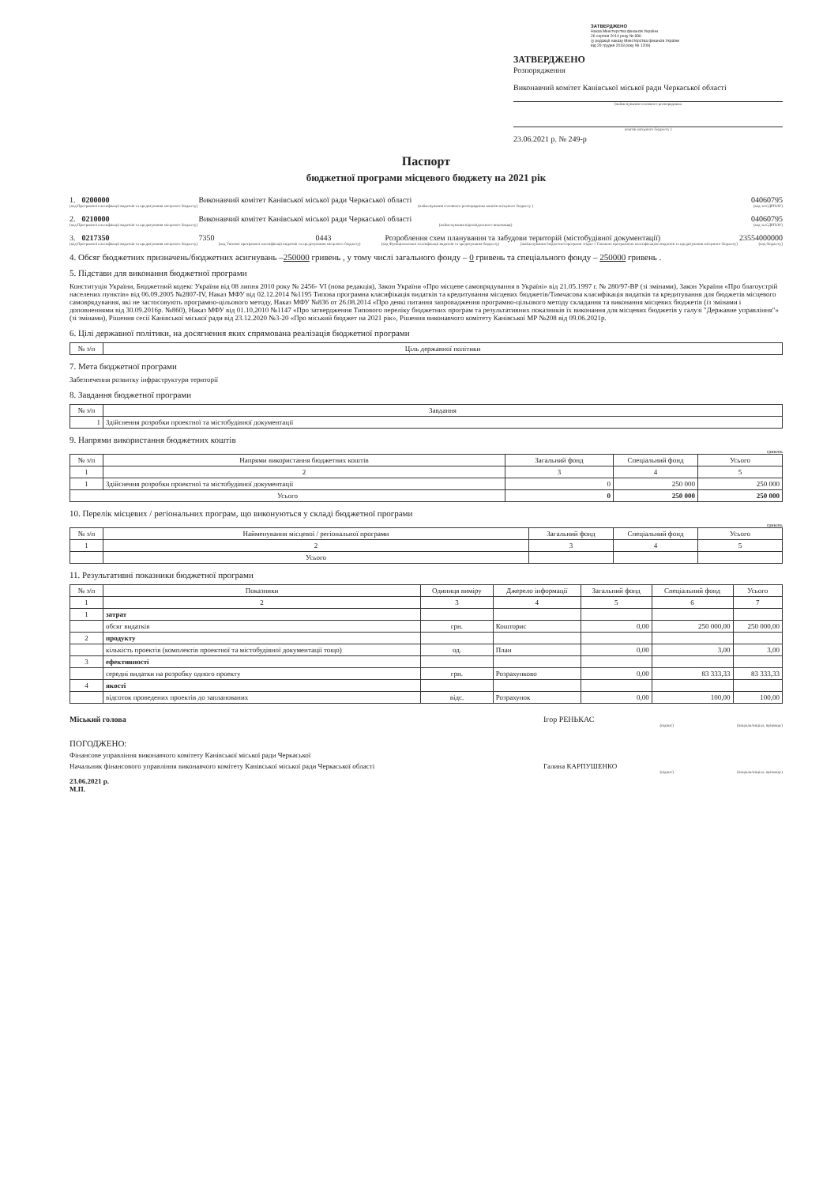ЗАТВЕРДЖЕНО
Наказ Міністерства фінансів України
26 серпня 2014 року № 836
(у редакції наказу Міністерства фінансів України
від 29 грудня 2018 року № 1209)
ЗАТВЕРДЖЕНО
Розпорядження
Виконавчий комітет Канівської міської ради Черкаської області
(найменування головного розпорядника
коштів місцевого бюджету )
23.06.2021 р. № 249-р
Паспорт
бюджетної програми місцевого бюджету на 2021 рік
1. 0200000 Виконавчий комітет Канівської міської ради Черкаської області 04060795
(код Програмної класифікації видатків та кредитування місцевого бюджету) (найменування головного розпорядника коштів місцевого бюджету ) (код за ЄДРПОУ)
2. 0210000 Виконавчий комітет Канівської міської ради Черкаської області 04060795
(код Програмної класифікації видатків та кредитування місцевого бюджету) (найменування відповідального виконавця) (код за ЄДРПОУ)
3. 0217350 7350 0443 Розроблення схем планування та забудови територій (містобудівної документації) 23554000000
(код Програмної класифікації видатків та кредитування місцевого бюджету) (код Типової програмної класифікації видатків та кредитування місцевого бюджету) (код Функціональної класифікації видатків та кредитування бюджету) (найменування бюджетної програми згідно з Типовою програмною класифікацією видатків та кредитування місцевого бюджету) (код бюджету)
4. Обсяг бюджетних призначень/бюджетних асигнувань –250000 гривень , у тому числі загального фонду – 0 гривень та спеціального фонду – 250000 гривень .
5. Підстави для виконання бюджетної програми
Конституція України, Бюджетний кодекс України від 08 липня 2010 року № 2456- VI (нова редакція), Закон України «Про місцеве самоврядування в Україні» від 21.05.1997 г. № 280/97-ВР (зі змінами), Закон України «Про благоустрій населених пунктів» від 06.09.2005 №2807-IV, Наказ МФУ від 02.12.2014 №1195 Типова програмна класифікація видатків та кредитування місцевих бюджетів/Тимчасова класифікація видатків та кредитування для бюджетів місцевого самоврядування, які не застосовують програмно-цільового методу, Наказ МФУ №836 от 26.08.2014 «Про деякі питання запровадження програмно-цільового методу складання та виконання місцевих бюджетів (із змінами і доповненнями від 30.09.2016р. №860), Наказ МФУ від 01.10,2010 №1147 «Про затвердження Типового переліку бюджетних програм та результативних показників їх виконання для місцевих бюджетів у галузі "Державне управління"» (зі змінами), Рішення сесії Канівської міської ради від 23.12.2020 №3-20 «Про міський бюджет на 2021 рік», Рішення виконавчого комітету Канівської МР №208 від 09.06.2021р.
6. Цілі державної політики, на досягнення яких спрямована реалізація бюджетної програми
| № з/п | Ціль державної політики |
| --- | --- |
7. Мета бюджетної програми
Забезпечення розвитку інфраструктури території
8. Завдання бюджетної програми
| № з/п | Завдання |
| --- | --- |
| 1 | Здійснення розробки проектної та містобудівної документації |
9. Напрями використання бюджетних коштів
гривень
| № з/п | Напрями використання бюджетних коштів | Загальний фонд | Спеціальний фонд | Усього |
| --- | --- | --- | --- | --- |
| 1 | 2 | 3 | 4 | 5 |
| 1 | Здійснення розробки проектної та містобудівної документації | 0 | 250 000 | 250 000 |
| Усього | | 0 | 250 000 | 250 000 |
10. Перелік місцевих / регіональних програм, що виконуються у складі бюджетної програми
гривень
| № з/п | Найменування місцевої / регіональної програми | Загальний фонд | Спеціальний фонд | Усього |
| --- | --- | --- | --- | --- |
| 1 | 2 | 3 | 4 | 5 |
| | Усього | | | |
11. Результативні показники бюджетної програми
| № з/п | Показники | Одиниця виміру | Джерело інформації | Загальний фонд | Спеціальний фонд | Усього |
| --- | --- | --- | --- | --- | --- | --- |
| 1 | 2 | 3 | 4 | 5 | 6 | 7 |
| 1 | затрат | | | | | |
| | обсяг видатків | грн. | Кошторис | 0,00 | 250 000,00 | 250 000,00 |
| 2 | продукту | | | | | |
| | кількість проектів (комплектів проектної та містобудівної документації тощо) | од. | План | 0,00 | 3,00 | 3,00 |
| 3 | ефективності | | | | | |
| | середні видатки на розробку одного проекту | грн. | Розрахунково | 0,00 | 83 333,33 | 83 333,33 |
| 4 | якості | | | | | |
| | відсоток проведених проектів до запланованих | відс. | Розрахунок | 0,00 | 100,00 | 100,00 |
Міський голова Ігор РЕНЬКАС
(підпис) (ініціали/ініціал, прізвище)
ПОГОДЖЕНО:
Фінансове управління виконавчого комітету Канівської міської ради Черкаської
Начальник фінансового управління виконавчого комітету Канівської міської ради Черкаської області Галина КАРПУШЕНКО
(підпис) (ініціали/ініціал, прізвище)
23.06.2021 р.
М.П.